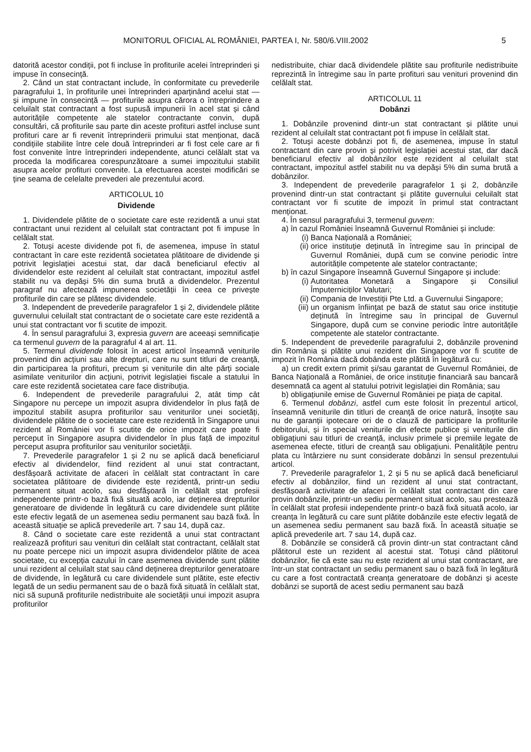MONITORUL OFICIAL AL ROMÂNIEI, PARTEA I, Nr. 580/6.VIII.2002 5
datorită acestor condiții, pot fi incluse în profiturile acelei întreprinderi și impuse în consecință.
2. Când un stat contractant include, în conformitate cu prevederile paragrafului 1, în profiturile unei întreprinderi aparținând acelui stat — și impune în consecință — profiturile asupra cărora o întreprindere a celuilalt stat contractant a fost supusă impunerii în acel stat și când autoritățile competente ale statelor contractante convin, după consultări, că profiturile sau parte din aceste profituri astfel incluse sunt profituri care ar fi revenit întreprinderii primului stat menționat, dacă condițiile stabilite între cele două întreprinderi ar fi fost cele care ar fi fost convenite între întreprinderi independente, atunci celălalt stat va proceda la modificarea corespunzătoare a sumei impozitului stabilit asupra acelor profituri convenite. La efectuarea acestei modificări se ține seama de celelalte prevederi ale prezentului acord.
ARTICOLUL 10
Dividende
1. Dividendele plătite de o societate care este rezidentă a unui stat contractant unui rezident al celuilalt stat contractant pot fi impuse în celălalt stat.
2. Totuși aceste dividende pot fi, de asemenea, impuse în statul contractant în care este rezidentă societatea plătitoare de dividende și potrivit legislației acestui stat, dar dacă beneficiarul efectiv al dividendelor este rezident al celuilalt stat contractant, impozitul astfel stabilit nu va depăși 5% din suma brută a dividendelor. Prezentul paragraf nu afectează impunerea societății în ceea ce privește profiturile din care se plătesc dividendele.
3. Independent de prevederile paragrafelor 1 și 2, dividendele plătite guvernului celuilalt stat contractant de o societate care este rezidentă a unui stat contractant vor fi scutite de impozit.
4. În sensul paragrafului 3, expresia guvern are aceeași semnificație ca termenul guvern de la paragraful 4 al art. 11.
5. Termenul dividende folosit în acest articol înseamnă veniturile provenind din acțiuni sau alte drepturi, care nu sunt titluri de creanță, din participarea la profituri, precum și veniturile din alte părți sociale asimilate veniturilor din acțiuni, potrivit legislației fiscale a statului în care este rezidentă societatea care face distribuția.
6. Independent de prevederile paragrafului 2, atât timp cât Singapore nu percepe un impozit asupra dividendelor în plus față de impozitul stabilit asupra profiturilor sau veniturilor unei societăți, dividendele plătite de o societate care este rezidentă în Singapore unui rezident al României vor fi scutite de orice impozit care poate fi perceput în Singapore asupra dividendelor în plus față de impozitul perceput asupra profiturilor sau veniturilor societății.
7. Prevederile paragrafelor 1 și 2 nu se aplică dacă beneficiarul efectiv al dividendelor, fiind rezident al unui stat contractant, desfășoară activitate de afaceri în celălalt stat contractant în care societatea plătitoare de dividende este rezidentă, printr-un sediu permanent situat acolo, sau desfășoară în celălalt stat profesii independente printr-o bază fixă situată acolo, iar deținerea drepturilor generatoare de dividende în legătură cu care dividendele sunt plătite este efectiv legată de un asemenea sediu permanent sau bază fixă. În această situație se aplică prevederile art. 7 sau 14, după caz.
8. Când o societate care este rezidentă a unui stat contractant realizează profituri sau venituri din celălalt stat contractant, celălalt stat nu poate percepe nici un impozit asupra dividendelor plătite de acea societate, cu excepția cazului în care asemenea dividende sunt plătite unui rezident al celuilalt stat sau când deținerea drepturilor generatoare de dividende, în legătură cu care dividendele sunt plătite, este efectiv legată de un sediu permanent sau de o bază fixă situată în celălalt stat, nici să supună profiturile nedistribuite ale societății unui impozit asupra profiturilor
nedistribuite, chiar dacă dividendele plătite sau profiturile nedistribuite reprezintă în întregime sau în parte profituri sau venituri provenind din celălalt stat.
ARTICOLUL 11
Dobânzi
1. Dobânzile provenind dintr-un stat contractant și plătite unui rezident al celuilalt stat contractant pot fi impuse în celălalt stat.
2. Totuși aceste dobânzi pot fi, de asemenea, impuse în statul contractant din care provin și potrivit legislației acestui stat, dar dacă beneficiarul efectiv al dobânzilor este rezident al celuilalt stat contractant, impozitul astfel stabilit nu va depăși 5% din suma brută a dobânzilor.
3. Independent de prevederile paragrafelor 1 și 2, dobânzile provenind dintr-un stat contractant și plătite guvernului celuilalt stat contractant vor fi scutite de impozit în primul stat contractant menționat.
4. În sensul paragrafului 3, termenul guvern:
a) în cazul României înseamnă Guvernul României și include:
(i) Banca Națională a României;
(ii) orice instituție deținută în întregime sau în principal de Guvernul României, după cum se convine periodic între autoritățile competente ale statelor contractante;
b) în cazul Singapore înseamnă Guvernul Singapore și include:
(i) Autoritatea Monetară a Singapore și Consiliul Împuterniciților Valutari;
(ii) Compania de Investiții Pte Ltd. a Guvernului Singapore;
(iii) un organism înființat pe bază de statut sau orice instituție deținută în întregime sau în principal de Guvernul Singapore, după cum se convine periodic între autoritățile competente ale statelor contractante.
5. Independent de prevederile paragrafului 2, dobânzile provenind din România și plătite unui rezident din Singapore vor fi scutite de impozit în România dacă dobânda este plătită în legătură cu:
a) un credit extern primit și/sau garantat de Guvernul României, de Banca Națională a României, de orice instituție financiară sau bancară desemnată ca agent al statului potrivit legislației din România; sau
b) obligațiunile emise de Guvernul României pe piața de capital.
6. Termenul dobânzi, astfel cum este folosit în prezentul articol, înseamnă veniturile din titluri de creanță de orice natură, însoțite sau nu de garanții ipotecare ori de o clauză de participare la profiturile debitorului, și în special veniturile din efecte publice și veniturile din obligațiuni sau titluri de creanță, inclusiv primele și premiile legate de asemenea efecte, titluri de creanță sau obligațiuni. Penalitățile pentru plata cu întârziere nu sunt considerate dobânzi în sensul prezentului articol.
7. Prevederile paragrafelor 1, 2 și 5 nu se aplică dacă beneficiarul efectiv al dobânzilor, fiind un rezident al unui stat contractant, desfășoară activitate de afaceri în celălalt stat contractant din care provin dobânzile, printr-un sediu permanent situat acolo, sau prestează în celălalt stat profesii independente printr-o bază fixă situată acolo, iar creanța în legătură cu care sunt plătite dobânzile este efectiv legată de un asemenea sediu permanent sau bază fixă. În această situație se aplică prevederile art. 7 sau 14, după caz.
8. Dobânzile se consideră că provin dintr-un stat contractant când plătitorul este un rezident al acestui stat. Totuși când plătitorul dobânzilor, fie că este sau nu este rezident al unui stat contractant, are într-un stat contractant un sediu permanent sau o bază fixă în legătură cu care a fost contractată creanța generatoare de dobânzi și aceste dobânzi se suportă de acest sediu permanent sau bază